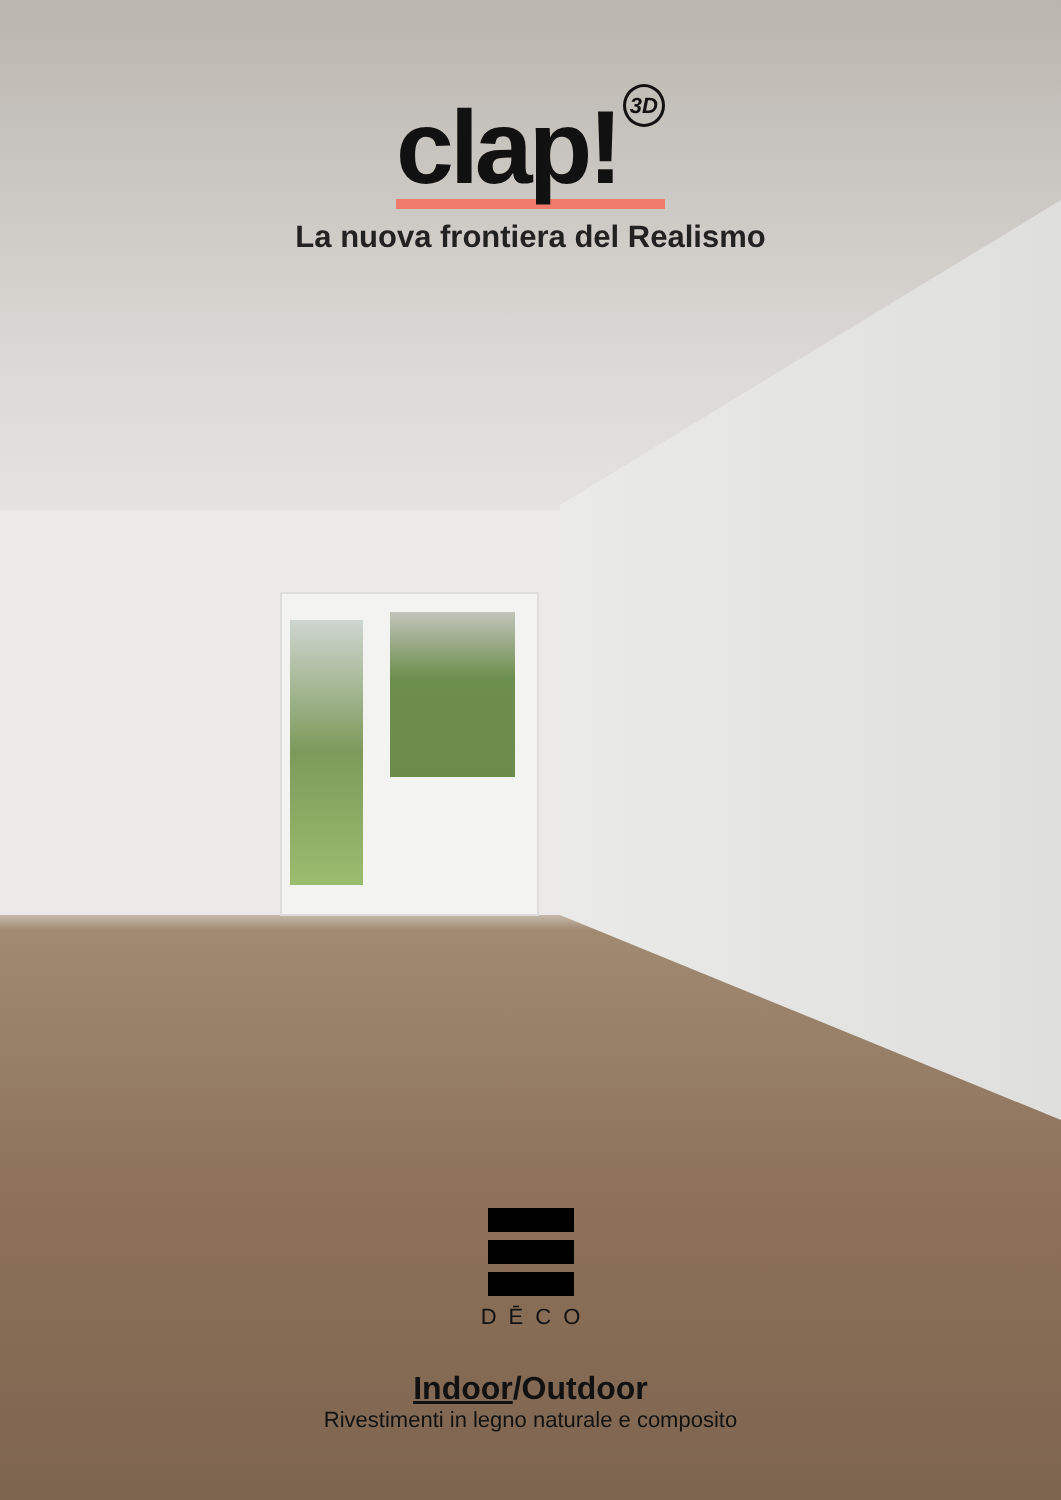clap! 3D
La nuova frontiera del Realismo
DĒCO
Indoor/Outdoor
Rivestimenti in legno naturale e composito